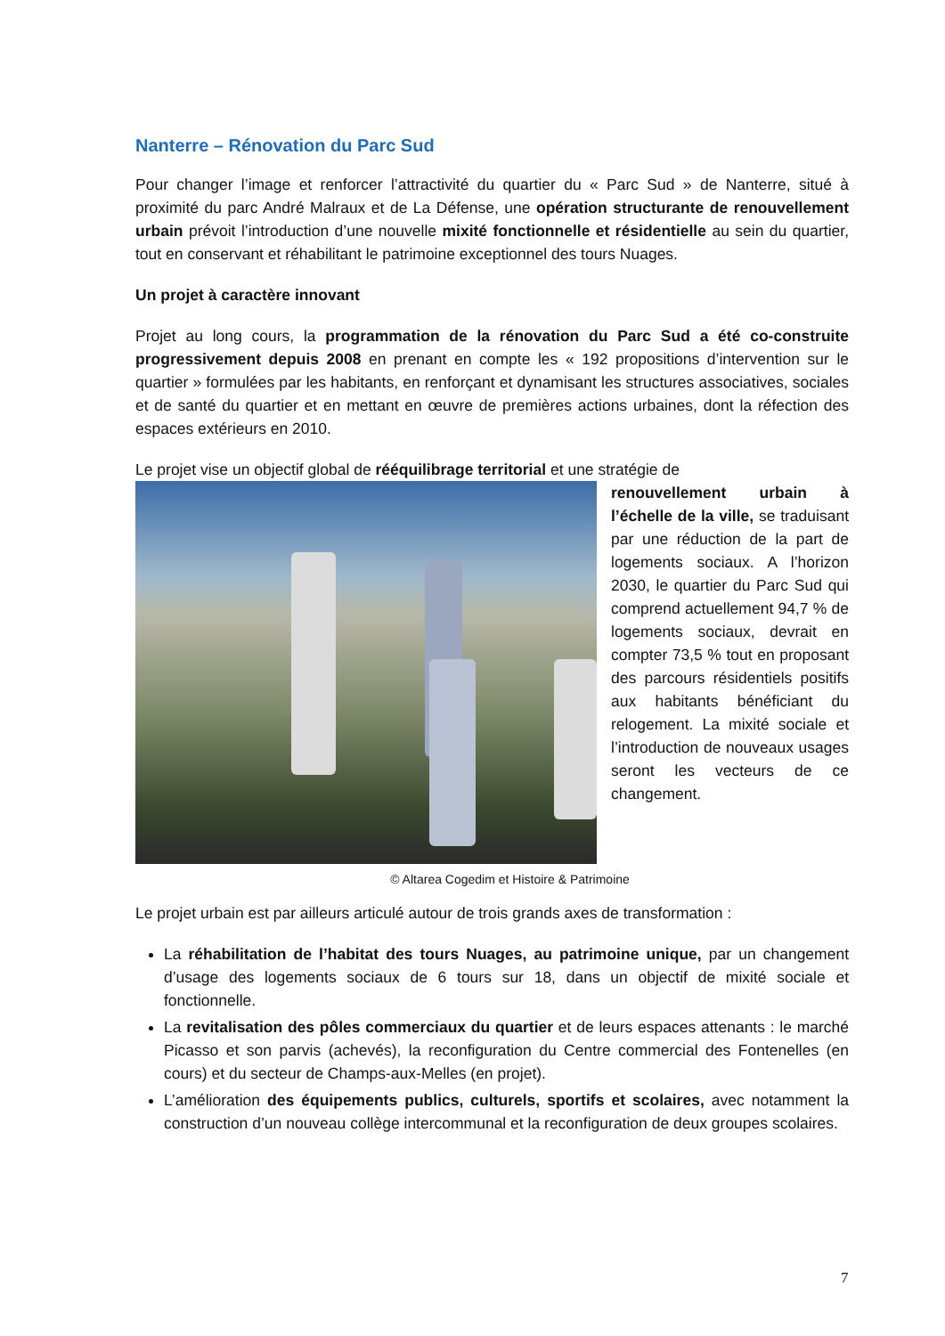Nanterre – Rénovation du Parc Sud
Pour changer l’image et renforcer l’attractivité du quartier du « Parc Sud » de Nanterre, situé à proximité du parc André Malraux et de La Défense, une opération structurante de renouvellement urbain prévoit l’introduction d’une nouvelle mixité fonctionnelle et résidentielle au sein du quartier, tout en conservant et réhabilitant le patrimoine exceptionnel des tours Nuages.
Un projet à caractère innovant
Projet au long cours, la programmation de la rénovation du Parc Sud a été co-construite progressivement depuis 2008 en prenant en compte les « 192 propositions d’intervention sur le quartier » formulées par les habitants, en renforçant et dynamisant les structures associatives, sociales et de santé du quartier et en mettant en œuvre de premières actions urbaines, dont la réfection des espaces extérieurs en 2010.
Le projet vise un objectif global de rééquilibrage territorial et une stratégie de
renouvellement urbain à l’échelle de la ville, se traduisant par une réduction de la part de logements sociaux. A l’horizon 2030, le quartier du Parc Sud qui comprend actuellement 94,7 % de logements sociaux, devrait en compter 73,5 % tout en proposant des parcours résidentiels positifs aux habitants bénéficiant du relogement. La mixité sociale et l’introduction de nouveaux usages seront les vecteurs de ce changement.
© Altarea Cogedim et Histoire & Patrimoine
Le projet urbain est par ailleurs articulé autour de trois grands axes de transformation :
La réhabilitation de l’habitat des tours Nuages, au patrimoine unique, par un changement d’usage des logements sociaux de 6 tours sur 18, dans un objectif de mixité sociale et fonctionnelle.
La revitalisation des pôles commerciaux du quartier et de leurs espaces attenants : le marché Picasso et son parvis (achevés), la reconfiguration du Centre commercial des Fontenelles (en cours) et du secteur de Champs-aux-Melles (en projet).
L’amélioration des équipements publics, culturels, sportifs et scolaires, avec notamment la construction d’un nouveau collège intercommunal et la reconfiguration de deux groupes scolaires.
7